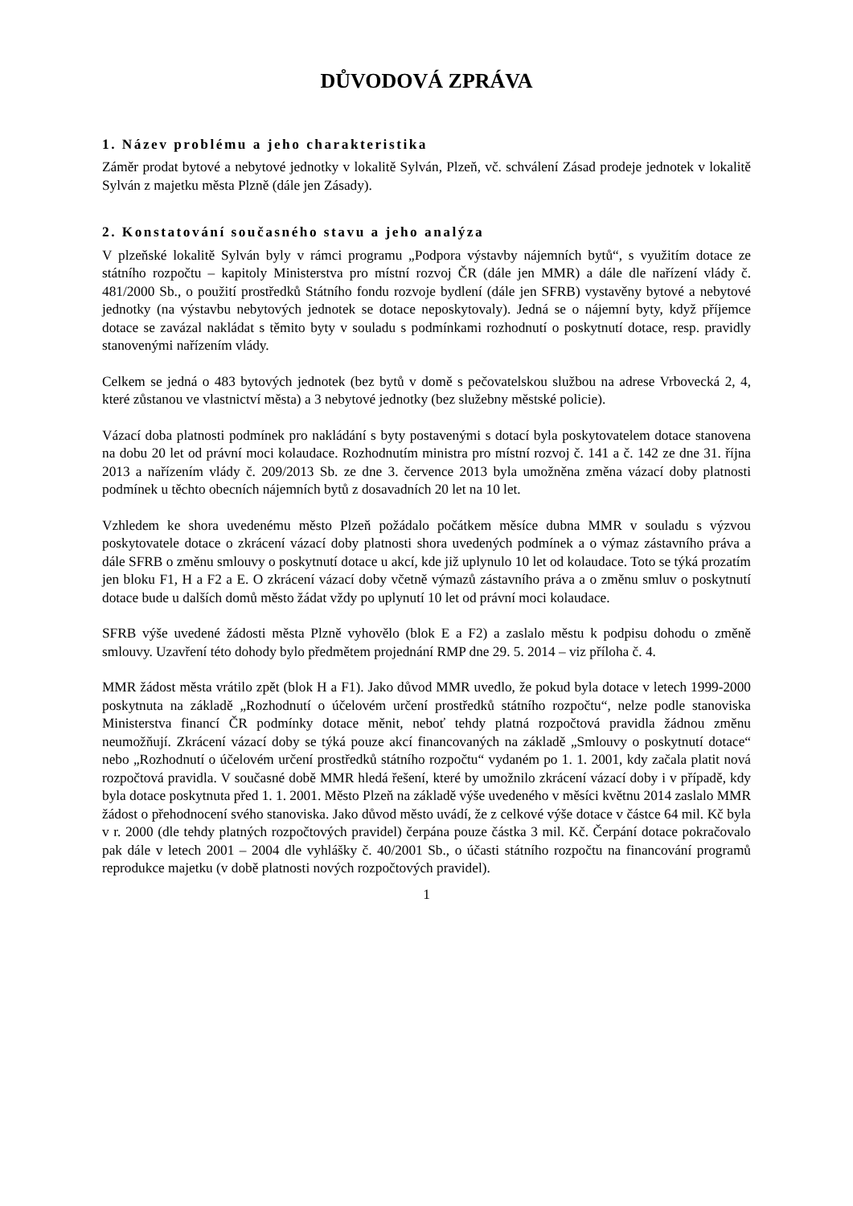DŮVODOVÁ ZPRÁVA
1. Název problému a jeho charakteristika
Záměr prodat bytové a nebytové jednotky v lokalitě Sylván, Plzeň, vč. schválení Zásad prodeje jednotek v lokalitě Sylván z majetku města Plzně (dále jen Zásady).
2. Konstatování současného stavu a jeho analýza
V plzeňské lokalitě Sylván byly v rámci programu „Podpora výstavby nájemních bytů“, s využitím dotace ze státního rozpočtu – kapitoly Ministerstva pro místní rozvoj ČR (dále jen MMR) a dále dle nařízení vlády č. 481/2000 Sb., o použití prostředků Státního fondu rozvoje bydlení (dále jen SFRB) vystavěny bytové a nebytové jednotky (na výstavbu nebytových jednotek se dotace neposkytovaly). Jedná se o nájemní byty, když příjemce dotace se zavázal nakládat s těmito byty v souladu s podmínkami rozhodnutí o poskytnutí dotace, resp. pravidly stanovenými nařízením vlády.
Celkem se jedná o 483 bytových jednotek (bez bytů v domě s pečovatelskou službou na adrese Vrbovecká 2, 4, které zůstanou ve vlastnictví města) a 3 nebytové jednotky (bez služebny městské policie).
Vázací doba platnosti podmínek pro nakládání s byty postavenými s dotací byla poskytovatelem dotace stanovena na dobu 20 let od právní moci kolaudace. Rozhodnutím ministra pro místní rozvoj č. 141 a č. 142 ze dne 31. října 2013 a nařízením vlády č. 209/2013 Sb. ze dne 3. července 2013 byla umožněna změna vázací doby platnosti podmínek u těchto obecních nájemních bytů z dosavadních 20 let na 10 let.
Vzhledem ke shora uvedenému město Plzeň požádalo počátkem měsíce dubna MMR v souladu s výzvou poskytovatele dotace o zkrácení vázací doby platnosti shora uvedených podmínek a o výmaz zástavního práva a dále SFRB o změnu smlouvy o poskytnutí dotace u akcí, kde již uplynulo 10 let od kolaudace. Toto se týká prozatím jen bloku F1, H a F2 a E. O zkrácení vázací doby včetně výmazů zástavního práva a o změnu smluv o poskytnutí dotace bude u dalších domů město žádat vždy po uplynutí 10 let od právní moci kolaudace.
SFRB výše uvedené žádosti města Plzně vyhovělo (blok E a F2) a zaslalo městu k podpisu dohodu o změně smlouvy. Uzavření této dohody bylo předmětem projednání RMP dne 29. 5. 2014 – viz příloha č. 4.
MMR žádost města vrátilo zpět (blok H a F1). Jako důvod MMR uvedlo, že pokud byla dotace v letech 1999-2000 poskytnuta na základě „Rozhodnutí o účelovém určení prostředků státního rozpočtu“, nelze podle stanoviska Ministerstva financí ČR podmínky dotace měnit, neboť tehdy platná rozpočtová pravidla žádnou změnu neumožňují. Zkrácení vázací doby se týká pouze akcí financovaných na základě „Smlouvy o poskytnutí dotace“ nebo „Rozhodnutí o účelovém určení prostředků státního rozpočtu“ vydaném po 1. 1. 2001, kdy začala platit nová rozpočtová pravidla. V současné době MMR hledá řešení, které by umožnilo zkrácení vázací doby i v případě, kdy byla dotace poskytnuta před 1. 1. 2001. Město Plzeň na základě výše uvedeného v měsíci květnu 2014 zaslalo MMR žádost o přehodnocení svého stanoviska. Jako důvod město uvádí, že z celkové výše dotace v částce 64 mil. Kč byla v r. 2000 (dle tehdy platných rozpočtových pravidel) čerpána pouze částka 3 mil. Kč. Čerpání dotace pokračovalo pak dále v letech 2001 – 2004 dle vyhlášky č. 40/2001 Sb., o účasti státního rozpočtu na financování programů reprodukce majetku (v době platnosti nových rozpočtových pravidel).
1